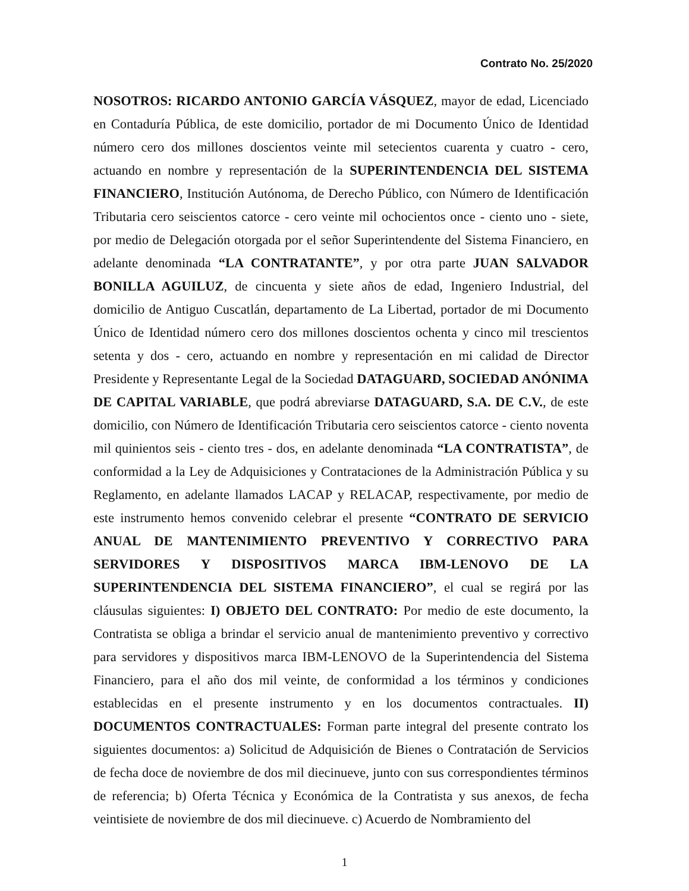Contrato No. 25/2020
NOSOTROS: RICARDO ANTONIO GARCÍA VÁSQUEZ, mayor de edad, Licenciado en Contaduría Pública, de este domicilio, portador de mi Documento Único de Identidad número cero dos millones doscientos veinte mil setecientos cuarenta y cuatro - cero, actuando en nombre y representación de la SUPERINTENDENCIA DEL SISTEMA FINANCIERO, Institución Autónoma, de Derecho Público, con Número de Identificación Tributaria cero seiscientos catorce - cero veinte mil ochocientos once - ciento uno - siete, por medio de Delegación otorgada por el señor Superintendente del Sistema Financiero, en adelante denominada “LA CONTRATANTE”, y por otra parte JUAN SALVADOR BONILLA AGUILUZ, de cincuenta y siete años de edad, Ingeniero Industrial, del domicilio de Antiguo Cuscatlán, departamento de La Libertad, portador de mi Documento Único de Identidad número cero dos millones doscientos ochenta y cinco mil trescientos setenta y dos - cero, actuando en nombre y representación en mi calidad de Director Presidente y Representante Legal de la Sociedad DATAGUARD, SOCIEDAD ANÓNIMA DE CAPITAL VARIABLE, que podrá abreviarse DATAGUARD, S.A. DE C.V., de este domicilio, con Número de Identificación Tributaria cero seiscientos catorce - ciento noventa mil quinientos seis - ciento tres - dos, en adelante denominada “LA CONTRATISTA”, de conformidad a la Ley de Adquisiciones y Contrataciones de la Administración Pública y su Reglamento, en adelante llamados LACAP y RELACAP, respectivamente, por medio de este instrumento hemos convenido celebrar el presente “CONTRATO DE SERVICIO ANUAL DE MANTENIMIENTO PREVENTIVO Y CORRECTIVO PARA SERVIDORES Y DISPOSITIVOS MARCA IBM-LENOVO DE LA SUPERINTENDENCIA DEL SISTEMA FINANCIERO”, el cual se regirá por las cláusulas siguientes: I) OBJETO DEL CONTRATO: Por medio de este documento, la Contratista se obliga a brindar el servicio anual de mantenimiento preventivo y correctivo para servidores y dispositivos marca IBM-LENOVO de la Superintendencia del Sistema Financiero, para el año dos mil veinte, de conformidad a los términos y condiciones establecidas en el presente instrumento y en los documentos contractuales. II) DOCUMENTOS CONTRACTUALES: Forman parte integral del presente contrato los siguientes documentos: a) Solicitud de Adquisición de Bienes o Contratación de Servicios de fecha doce de noviembre de dos mil diecinueve, junto con sus correspondientes términos de referencia; b) Oferta Técnica y Económica de la Contratista y sus anexos, de fecha veintisiete de noviembre de dos mil diecinueve. c) Acuerdo de Nombramiento del
1